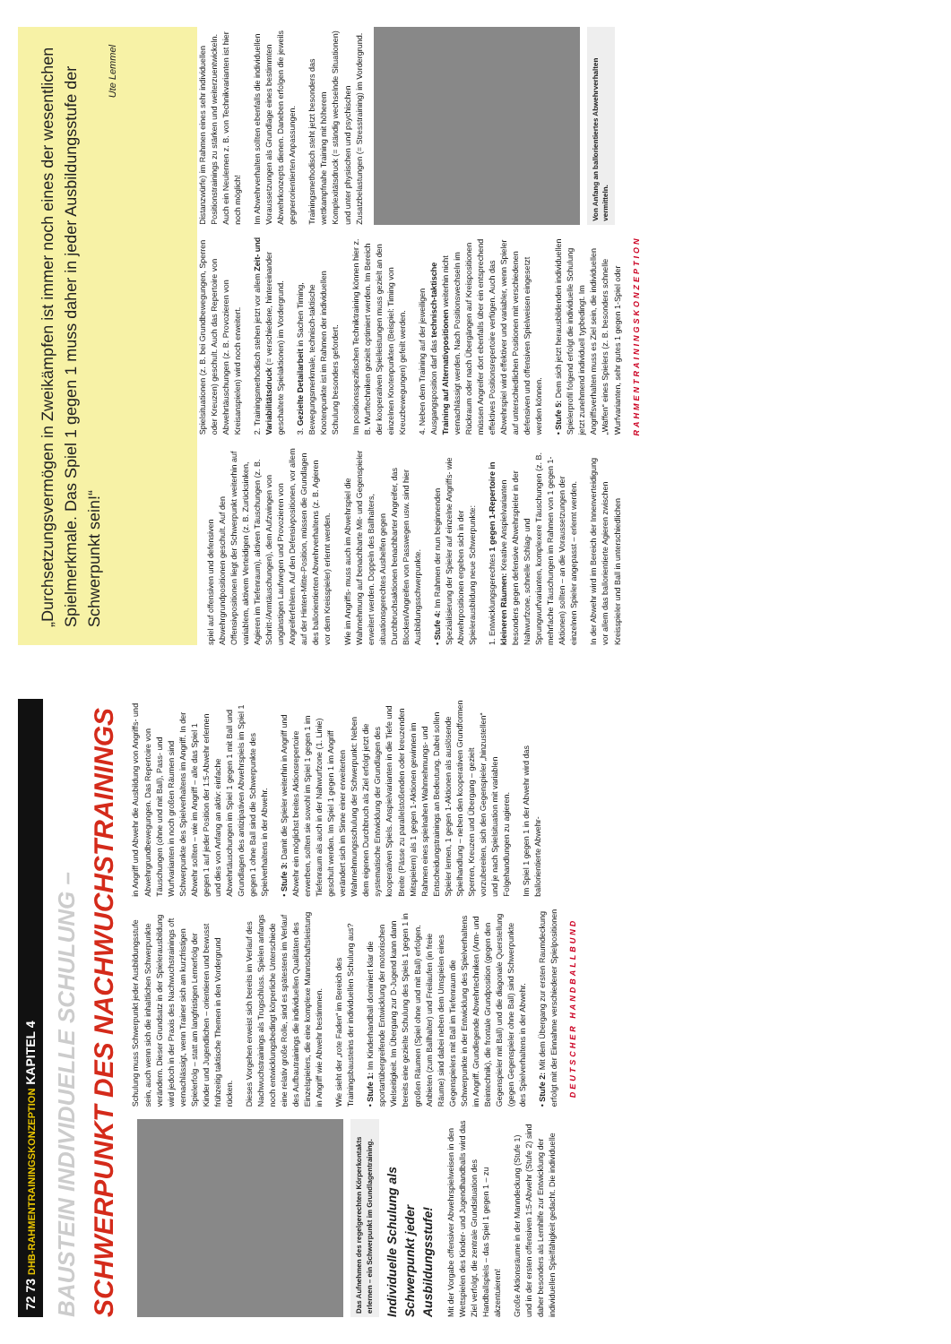72 73 DHB-RAHMENTRAININGSKONZEPTION KAPITEL 4
BAUSTEIN INDIVIDUELLE SCHULUNG –
SCHWERPUNKT DES NACHWUCHSTRAININGS
Das Aufnehmen des regelgerechten Körperkontakts erlernen – ein Schwerpunkt im Grundlagentraining.
Individuelle Schulung als Schwerpunkt jeder Ausbildungsstufe!
Mit der Vorgabe offensiver Abwehrspielweisen in den Wettspielen des Kinder- und Jugendhandballs wird das Ziel verfolgt, die zentrale Grundsituation des Handballspiels – das Spiel 1 gegen 1 – zu akzentuieren!
Große Aktionsräume in der Manndeckung (Stufe 1) und in der ersten offensiven 1:5-Abwehr (Stufe 2) sind daher besonders als Lernhilfe zur Entwicklung der individuellen Spielfähigkeit gedacht. Die individuelle Schulung muss Schwerpunkt jeder Ausbildungsstufe sein, auch wenn sich die inhaltlichen Schwerpunkte verändern. Dieser Grundsatz in der Spielerausbildung wird jedoch in der Praxis des Nachwuchstrainings oft vernachlässigt, wenn Trainer sich am kurzfristigen Spielerfolg – statt am langfristigen Lernerfolg der Kinder und Jugendlichen – orientieren und bewusst frühzeitig taktische Themen in den Vordergrund rücken.
Dieses Vorgehen erweist sich bereits im Verlauf des Nachwuchstrainings als Trugschluss. Spielen anfangs noch entwicklungsbedingt körperliche Unterschiede eine relativ große Rolle, sind es spätestens im Verlauf des Aufbautrainings die individuellen Qualitäten des Einzelspielers, die eine komplexe Mannschaftsleistung in Angriff wie Abwehr bestimmen.
Wie sieht der „rote Faden“ im Bereich des Trainingsbausteins der individuellen Schulung aus?
• Stufe 1: Im Kinderhandball dominiert klar die sportartübergreifende Entwicklung der motorischen Vielseitigkeit. Im Übergang zur D-Jugend kann dann bereits eine gezielte Schulung des Spiels 1 gegen 1 in großen Räumen (Spiel ohne und mit Ball) erfolgen. Anbieten (zum Ballhalter) und Freilaufen (in freie Räume) sind dabei neben dem Umspielen eines Gegenspielers mit Ball im Tiefenraum die Schwerpunkte in der Entwicklung des Spielverhaltens im Angriff. Grundlegende Abwehrtechniken (Arm- und Beintechnik), die frontale Grundposition (gegen den Gegenspieler mit Ball) und die diagonale Querstellung (gegen Gegenspieler ohne Ball) sind Schwerpunkte des Spielverhaltens in der Abwehr.
• Stufe 2: Mit dem Übergang zur ersten Raumdeckung erfolgt mit der Einnahme verschiedener Spielpositionen in Angriff und Abwehr die Ausbildung von Angriffs- und Abwehrgrundbewegungen. Das Repertoire von Täuschungen (ohne und mit Ball), Pass- und Wurfvarianten in noch großen Räumen sind Schwerpunkte des Spielverhaltens im Angriff. In der Abwehr sollten – wie im Angriff – alle das Spiel 1 gegen 1 auf jeder Position der 1:5-Abwehr erlernen und dies von Anfang an aktiv: einfache Abwehrtäuschungen im Spiel 1 gegen 1 mit Ball und Grundlagen des antizipativen Abwehrspiels im Spiel 1 gegen 1 ohne Ball sind die Schwerpunkte des Spielverhaltens in der Abwehr.
• Stufe 3: Damit die Spieler weiterhin in Angriff und Abwehr ein möglichst breites Aktionsrepertoire erwerben, sollten sie sowohl im Spiel 1 gegen 1 im Tiefenraum als auch in der Nahwurfzone (1. Linie) geschult werden. Im Spiel 1 gegen 1 im Angriff verändert sich im Sinne einer erweiterten Wahrnehmungsschulung der Schwerpunkt: Neben dem eigenen Durchbruch als Ziel erfolgt jetzt die systematische Entwicklung der Grundlagen des kooperativen Spiels. Anspielvarianten in die Tiefe und Breite (Pässe zu parallelstoßenden oder kreuzenden Mitspielern) als 1 gegen 1-Aktionen gewinnen im Rahmen eines spielnahen Wahrnehmungs- und Entscheidungstrainings an Bedeutung. Dabei sollen Spieler lernen, 1 gegen 1-Aktionen als auslösende Spielhandlung – neben den kooperativen Grundformen Sperren, Kreuzen und Übergang – gezielt vorzubereiten, sich den Gegenspieler „hinzustellen“ und je nach Spielsituation mit variablen Folgehandlungen zu agieren.
Im Spiel 1 gegen 1 in der Abwehr wird das ballorientierte Abwehr-
DEUTSCHER HANDBALLBUND
„Durchsetzungsvermögen in Zweikämpfen ist immer noch eines der wesentlichen Spielmerkmale. Das Spiel 1 gegen 1 muss daher in jeder Ausbildungsstufe der Schwerpunkt sein!“
Ute Lemmel
spiel auf offensiven und defensiven Abwehrgrundpositionen geschult. Auf den Offensivpositionen liegt der Schwerpunkt weiterhin auf variablem, aktivem Verteidigen (z. B. Zurücksinken, Agieren im Tiefenraum), aktiven Täuschungen (z. B. Schritt-/Armtäuschungen), dem Aufzwingen von ungünstigen Laufwegen und Provozieren von Angreiferfehlern. Auf den Defensivpositionen, vor allem auf der Hinten-Mitte-Position, müssen die Grundlagen des ballorientierten Abwehrverhaltens (z. B. Agieren vor dem Kreisspieler) erlernt werden.
Wie im Angriffs- muss auch im Abwehrspiel die Wahrnehmung auf benachbarte Mit- und Gegenspieler erweitert werden. Doppeln des Ballhalters, situationsgerechtes Aushelfen gegen Durchbruchsaktionen benachbarter Angreifer, das Blocken/Angreifen von Passwegen usw. sind hier Ausbildungsschwerpunkte.
• Stufe 4: Im Rahmen der nun beginnenden Spezialisierung der Spieler auf einzelne Angriffs- wie Abwehrpositionen ergeben sich in der Spielerausbildung neue Schwerpunkte:
1. Entwicklungsgerechtes 1 gegen 1-Repertoire in kleineren Räumen: Kreative Anspielvarianten besonders gegen defensive Abwehrspieler in der Nahwurfzone, schnelle Schlag- und Sprungwurfvarianten, komplexere Täuschungen (z. B. mehrfache Täuschungen im Rahmen von 1 gegen 1-Aktionen) sollten – an die Voraussetzungen der einzelnen Spieler angepasst – erlernt werden.
In der Abwehr wird im Bereich der Innenverteidigung vor allem das ballorientierte Agieren zwischen Kreisspieler und Ball in unterschiedlichen Spielsituationen (z. B. bei Grundbewegungen, Sperren oder Kreuzen) geschult. Auch das Repertoire von Abwehrtäuschungen (z. B. Provozieren von Kreisanspielen) wird noch erweitert.
2. Trainingsmethodisch stehen jetzt vor allem Zeit- und Variabilitätsdruck (= verschiedene, hintereinander geschaltete Spielaktionen) im Vordergrund.
3. Gezielte Detailarbeit in Sachen Timing, Bewegungsmerkmale, technisch-taktische Knotenpunkte ist im Rahmen der individuellen Schulung besonders gefordert.
Im positionsspezifischen Techniktraining können hier z. B. Wurftechniken gezielt optimiert werden. Im Bereich der kooperativen Spielleistungen muss gezielt an den einzelnen Knotenpunkten (Beispiel: Timing von Kreuzbewegungen) gefeilt werden.
4. Neben dem Training auf der jeweiligen Ausgangsposition darf das technisch-taktische Training auf Alternativpositionen weiterhin nicht vernachlässigt werden. Nach Positionswechseln im Rückraum oder nach Übergängen auf Kreispositionen müssen Angreifer dort ebenfalls über ein entsprechend effektives Positionsrepertoire verfügen. Auch das Abwehrspiel wird effektiver und variabler, wenn Spieler auf unterschiedlichen Positionen mit verschiedenen defensiven und offensiven Spielweisen eingesetzt werden können.
• Stufe 5: Dem sich jetzt herausbildenden individuellen Spielerprofil folgend erfolgt die individuelle Schulung jetzt zunehmend individuell typbedingt. Im Angriffsverhalten muss es Ziel sein, die individuellen „Waffen“ eines Spielers (z. B. besonders schnelle Wurfvarianten, sehr gutes 1 gegen 1-Spiel oder Distanzwürfe) im Rahmen eines sehr individuellen Positionstrainings zu stärken und weiterzuentwickeln. Auch ein Neulernen z. B. von Technikvarianten ist hier noch möglich!
Im Abwehrverhalten sollten ebenfalls die individuellen Voraussetzungen als Grundlage eines bestimmten Abwehrkonzepts dienen. Daneben erfolgen die jeweils gegnerorientierten Anpassungen.
Trainingsmethodisch steht jetzt besonders das wettkampfnahe Training mit höherem Komplexitätsdruck (= ständig wechselnde Situationen) und unter physischen und psychischen Zusatzbelastungen (= Stresstraining) im Vordergrund.
Von Anfang an ballorientiertes Abwehrverhalten vermitteln.
RAHMENTRAININGSKONZEPTION